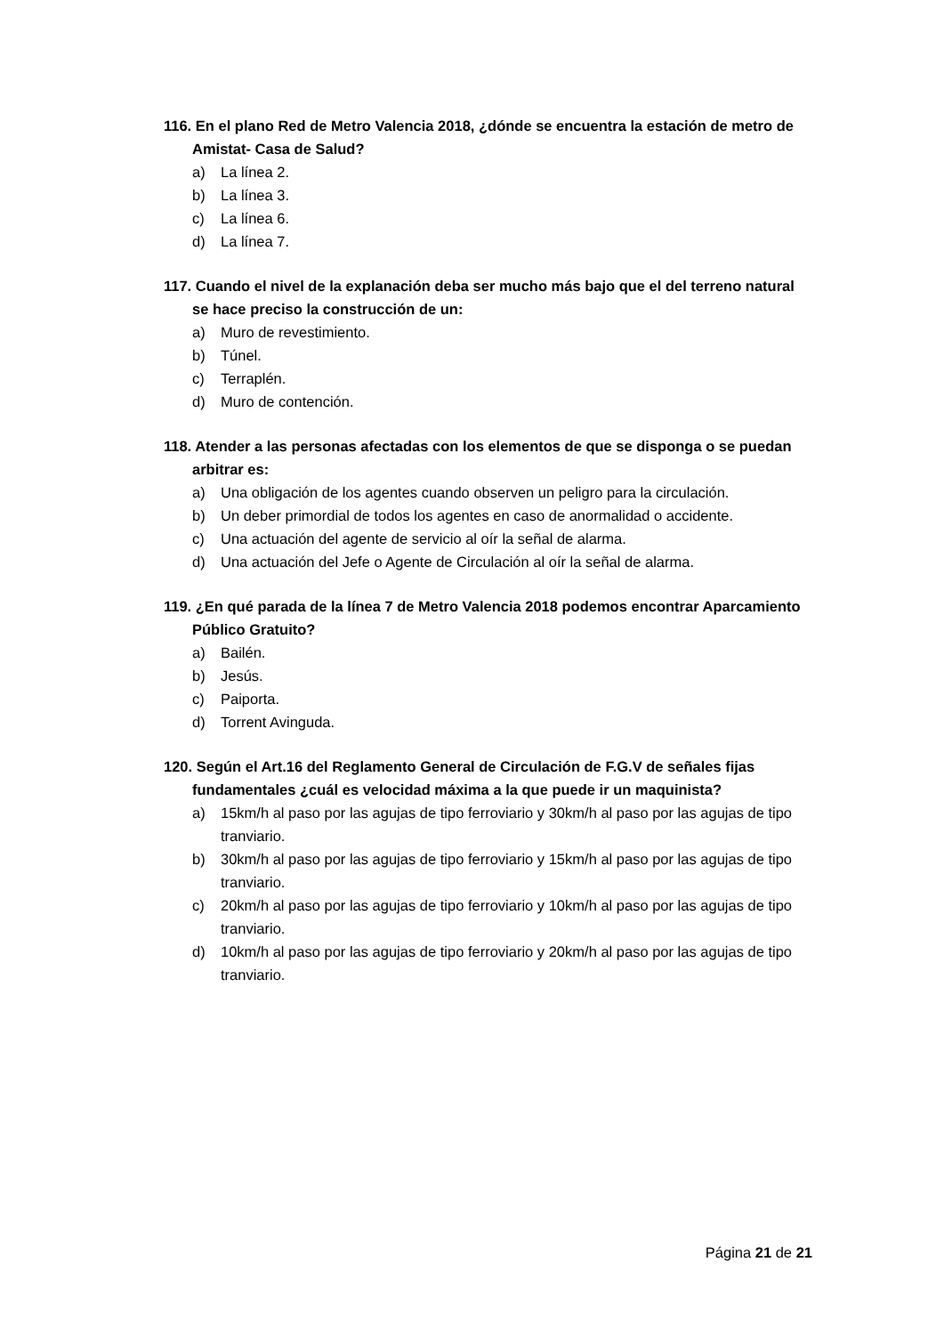116. En el plano Red de Metro Valencia 2018, ¿dónde se encuentra la estación de metro de Amistat- Casa de Salud?
a) La línea 2.
b) La línea 3.
c) La línea 6.
d) La línea 7.
117. Cuando el nivel de la explanación deba ser mucho más bajo que el del terreno natural se hace preciso la construcción de un:
a) Muro de revestimiento.
b) Túnel.
c) Terraplén.
d) Muro de contención.
118. Atender a las personas afectadas con los elementos de que se disponga o se puedan arbitrar es:
a) Una obligación de los agentes cuando observen un peligro para la circulación.
b) Un deber primordial de todos los agentes en caso de anormalidad o accidente.
c) Una actuación del agente de servicio al oír la señal de alarma.
d) Una actuación del Jefe o Agente de Circulación al oír la señal de alarma.
119. ¿En qué parada de la línea 7 de Metro Valencia 2018 podemos encontrar Aparcamiento Público Gratuito?
a) Bailén.
b) Jesús.
c) Paiporta.
d) Torrent Avinguda.
120. Según el Art.16 del Reglamento General de Circulación de F.G.V de señales fijas fundamentales ¿cuál es velocidad máxima a la que puede ir un maquinista?
a) 15km/h al paso por las agujas de tipo ferroviario y 30km/h al paso por las agujas de tipo tranviario.
b) 30km/h al paso por las agujas de tipo ferroviario y 15km/h al paso por las agujas de tipo tranviario.
c) 20km/h al paso por las agujas de tipo ferroviario y 10km/h al paso por las agujas de tipo tranviario.
d) 10km/h al paso por las agujas de tipo ferroviario y 20km/h al paso por las agujas de tipo tranviario.
Página 21 de 21